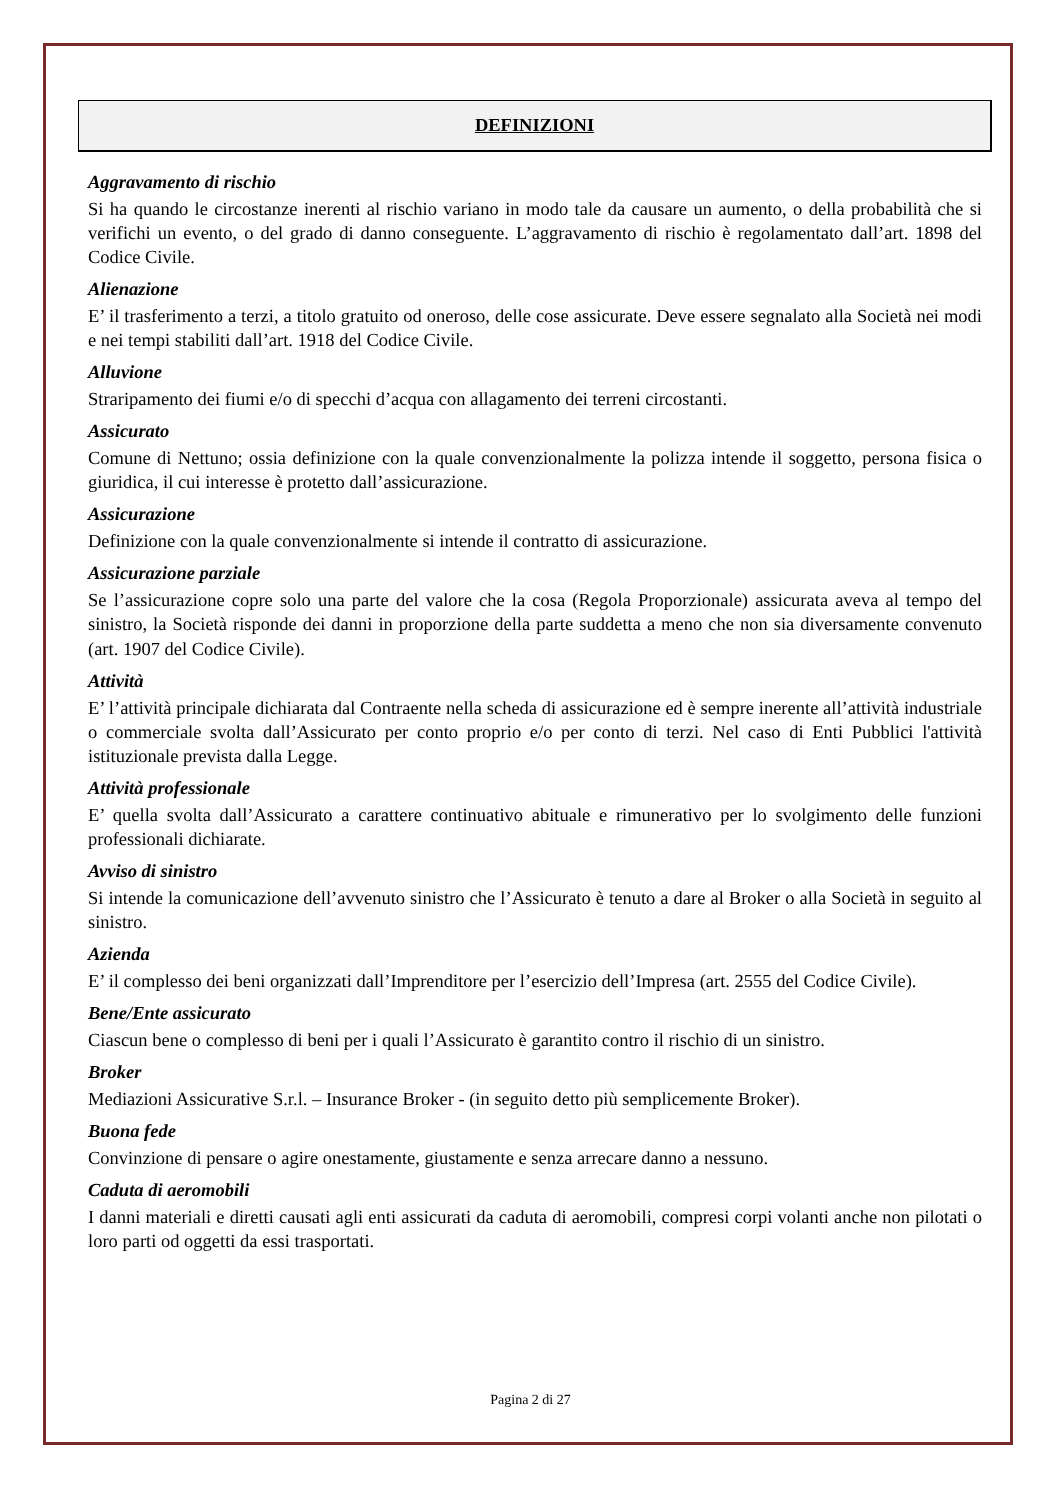DEFINIZIONI
Aggravamento di rischio
Si ha quando le circostanze inerenti al rischio variano in modo tale da causare un aumento, o della probabilità che si verifichi un evento, o del grado di danno conseguente. L’aggravamento di rischio è regolamentato dall’art. 1898 del Codice Civile.
Alienazione
E’ il trasferimento a terzi, a titolo gratuito od oneroso, delle cose assicurate. Deve essere segnalato alla Società nei modi e nei tempi stabiliti dall’art. 1918 del Codice Civile.
Alluvione
Straripamento dei fiumi e/o di specchi d’acqua con allagamento dei terreni circostanti.
Assicurato
Comune di Nettuno; ossia definizione con la quale convenzionalmente la polizza intende il soggetto, persona fisica o giuridica, il cui interesse è protetto dall’assicurazione.
Assicurazione
Definizione con la quale convenzionalmente si intende il contratto di assicurazione.
Assicurazione parziale
Se l’assicurazione copre solo una parte del valore che la cosa (Regola Proporzionale) assicurata aveva al tempo del sinistro, la Società risponde dei danni in proporzione della parte suddetta a meno che non sia diversamente convenuto (art. 1907 del Codice Civile).
Attività
E’ l’attività principale dichiarata dal Contraente nella scheda di assicurazione ed è sempre inerente all’attività industriale o commerciale svolta dall’Assicurato per conto proprio e/o per conto di terzi. Nel caso di Enti Pubblici l'attività istituzionale prevista dalla Legge.
Attività professionale
E’ quella svolta dall’Assicurato a carattere continuativo abituale e rimunerativo per lo svolgimento delle funzioni professionali dichiarate.
Avviso di sinistro
Si intende la comunicazione dell’avvenuto sinistro che l’Assicurato è tenuto a dare al Broker o alla Società in seguito al sinistro.
Azienda
E’ il complesso dei beni organizzati dall’Imprenditore per l’esercizio dell’Impresa (art. 2555 del Codice Civile).
Bene/Ente assicurato
Ciascun bene o complesso di beni per i quali l’Assicurato è garantito contro il rischio di un sinistro.
Broker
Mediazioni Assicurative S.r.l. – Insurance Broker - (in seguito detto più semplicemente Broker).
Buona fede
Convinzione di pensare o agire onestamente, giustamente e senza arrecare danno a nessuno.
Caduta di aeromobili
I danni materiali e diretti causati agli enti assicurati da caduta di aeromobili, compresi corpi volanti anche non pilotati o loro parti od oggetti da essi trasportati.
Pagina 2 di 27